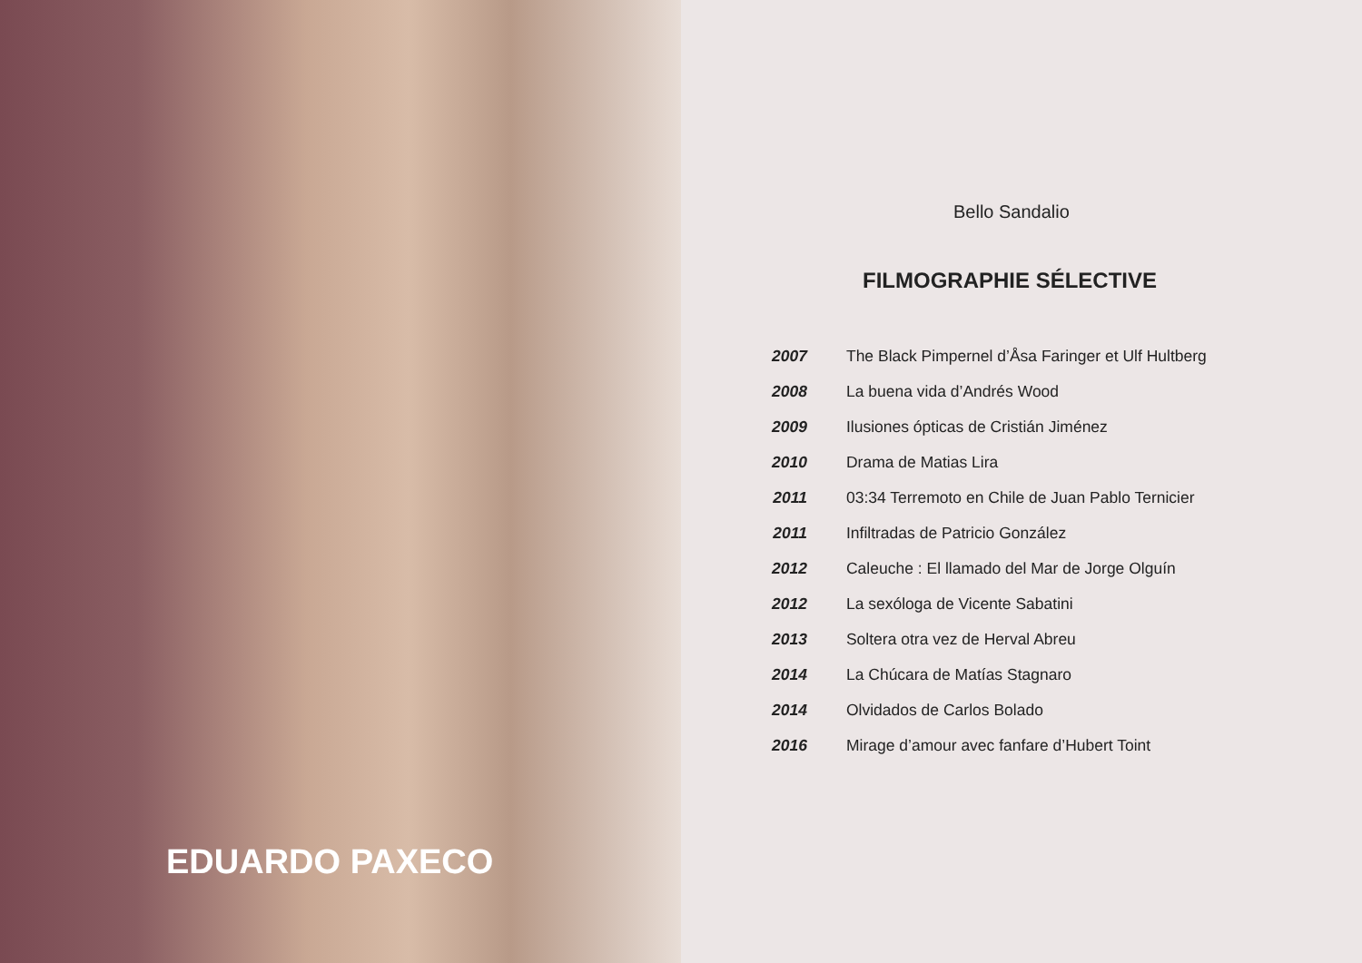EDUARDO PAXECO
Bello Sandalio
FILMOGRAPHIE SÉLECTIVE
| 2007 | The Black Pimpernel d’Åsa Faringer et Ulf Hultberg |
| 2008 | La buena vida d’Andrés Wood |
| 2009 | Ilusiones ópticas de Cristián Jiménez |
| 2010 | Drama de Matias Lira |
| 2011 | 03:34 Terremoto en Chile de Juan Pablo Ternicier |
| 2011 | Infiltradas de Patricio González |
| 2012 | Caleuche : El llamado del Mar de Jorge Olguín |
| 2012 | La sexóloga de Vicente Sabatini |
| 2013 | Soltera otra vez de Herval Abreu |
| 2014 | La Chúcara de Matías Stagnaro |
| 2014 | Olvidados de Carlos Bolado |
| 2016 | Mirage d’amour avec fanfare d’Hubert Toint |